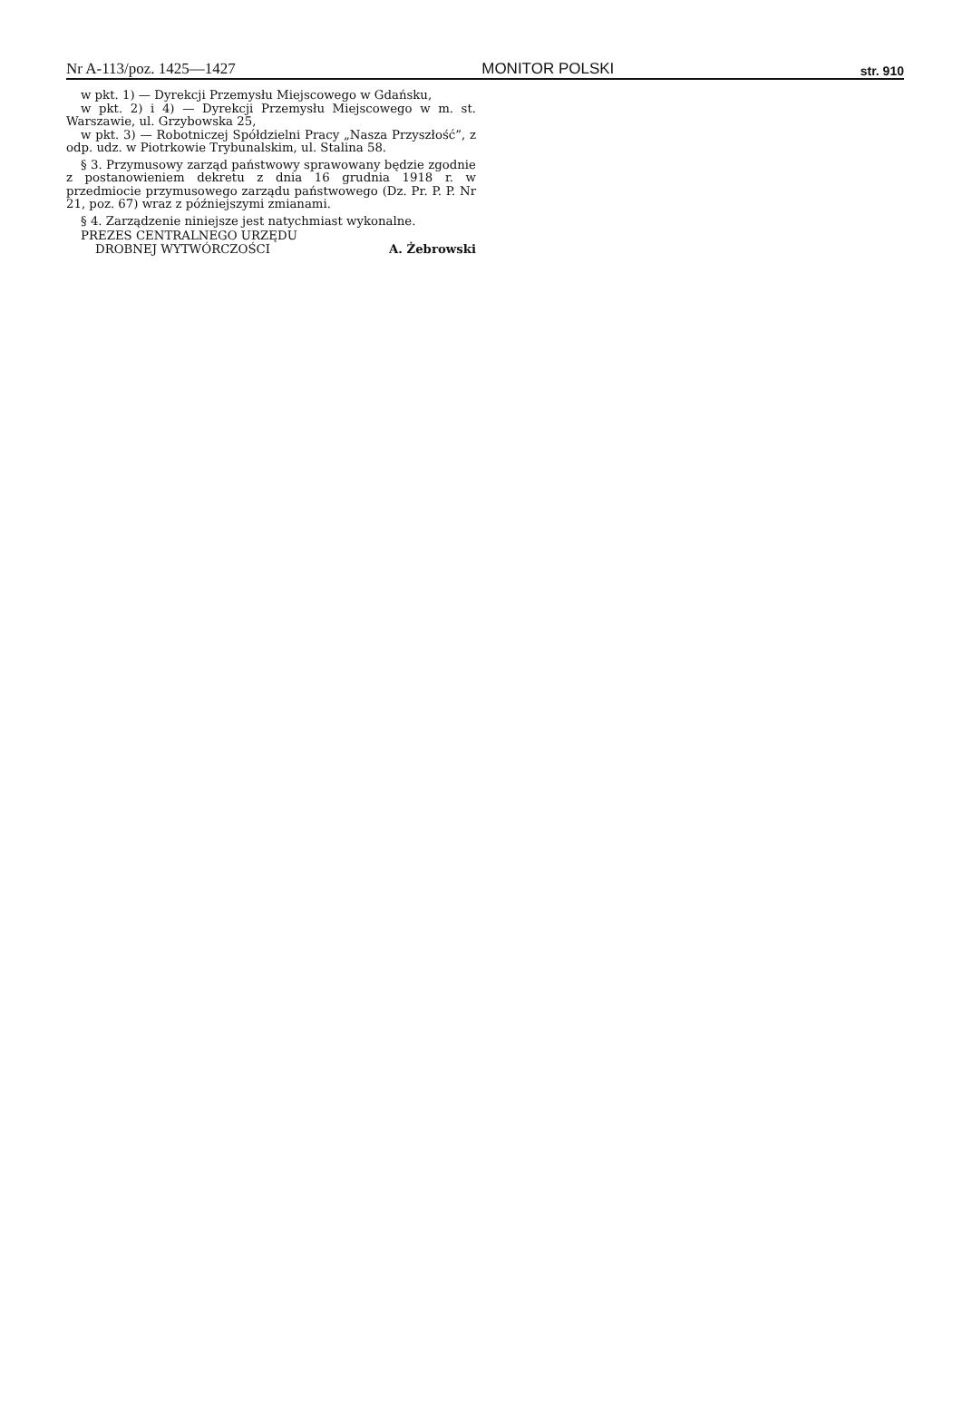Nr A-113/poz. 1425—1427 MONITOR POLSKI str. 910
w pkt. 1) — Dyrekcji Przemysłu Miejscowego w Gdańsku,
w pkt. 2) i 4) — Dyrekcji Przemysłu Miejscowego w m. st. Warszawie, ul. Grzybowska 25,
w pkt. 3) — Robotniczej Spółdzielni Pracy „Nasza Przyszłość”, z odp. udz. w Piotrkowie Trybunalskim, ul. Stalina 58.
§ 3. Przymusowy zarząd państwowy sprawowany będzie zgodnie z postanowieniem dekretu z dnia 16 grudnia 1918 r. w przedmiocie przymusowego zarządu państwowego (Dz. Pr. P. P. Nr 21, poz. 67) wraz z późniejszymi zmianami.
§ 4. Zarządzenie niniejsze jest natychmiast wykonalne.
PREZES CENTRALNEGO URZĘDU
DROBNEJ WYTWÓRCZOŚCI
A. Żebrowski